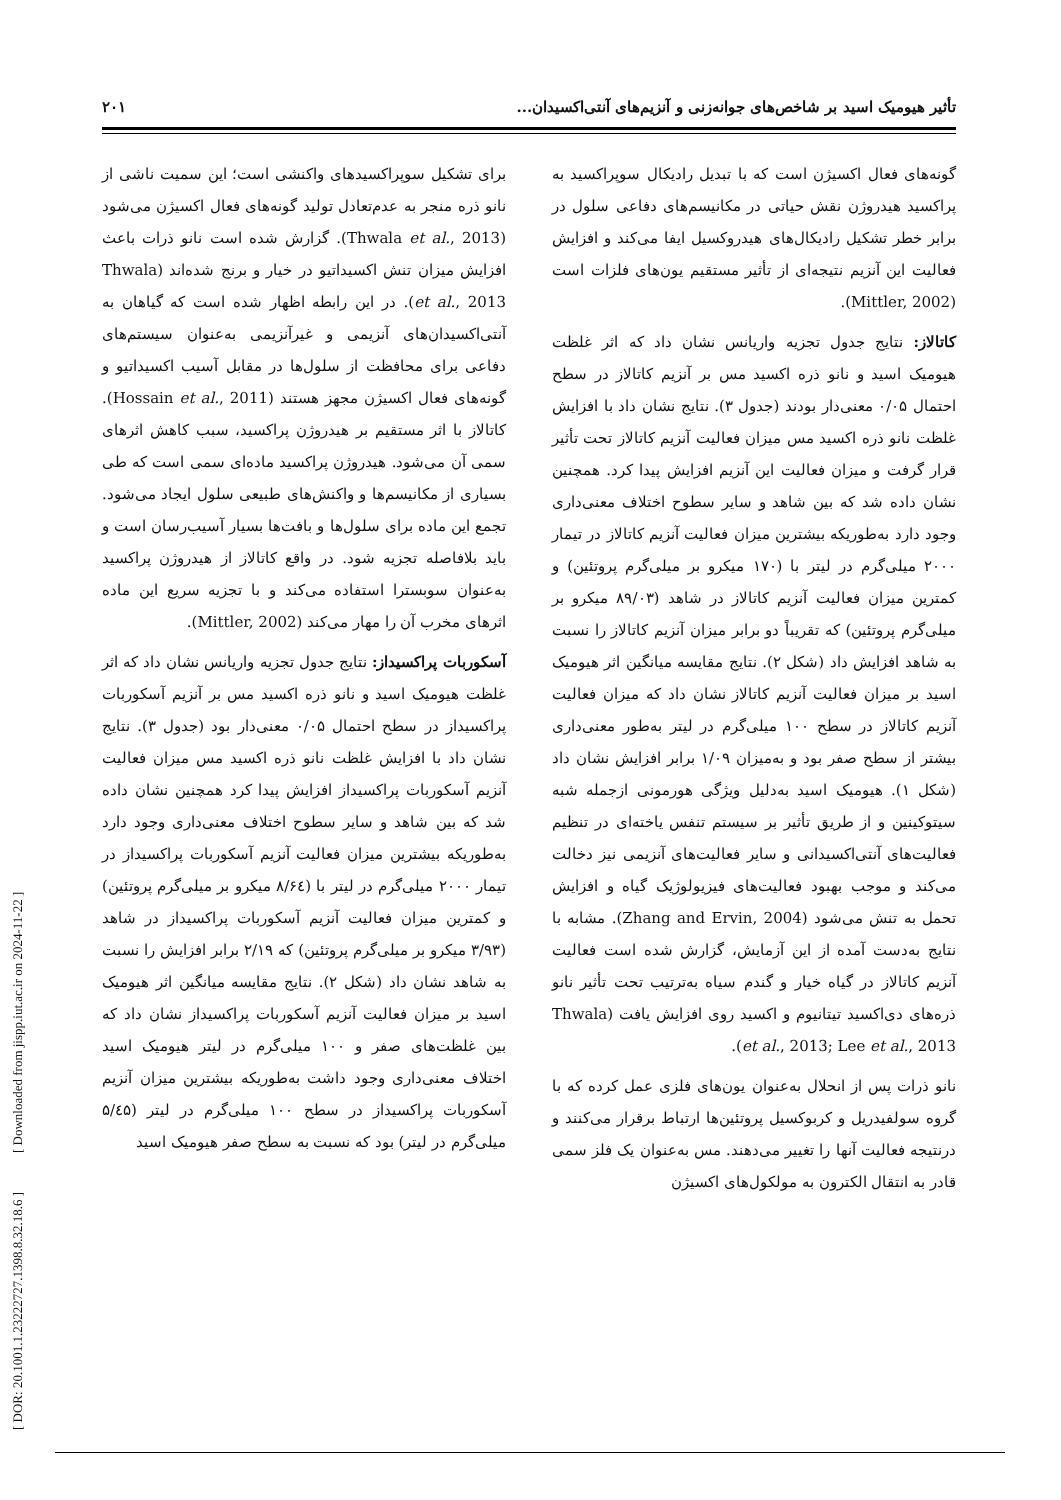تأثیر هیومیک اسید بر شاخص‌های جوانه‌زنی و آنزیم‌های آنتی‌اکسیدان... ۲۰۱
گونه‌های فعال اکسیژن است که با تبدیل رادیکال سوپراکسید به پراکسید هیدروژن نقش حیاتی در مکانیسم‌های دفاعی سلول در برابر خطر تشکیل رادیکال‌های هیدروکسیل ایفا می‌کند و افزایش فعالیت این آنزیم نتیجه‌ای از تأثیر مستقیم یون‌های فلزات است (Mittler, 2002).
کاتالاز: نتایج جدول تجزیه واریانس نشان داد که اثر غلظت هیومیک اسید و نانو ذره اکسید مس بر آنزیم کاتالاز در سطح احتمال ۰/۰۵ معنی‌دار بودند (جدول ۳). نتایج نشان داد با افزایش غلظت نانو ذره اکسید مس میزان فعالیت آنزیم کاتالاز تحت تأثیر قرار گرفت و میزان فعالیت این آنزیم افزایش پیدا کرد. همچنین نشان داده شد که بین شاهد و سایر سطوح اختلاف معنی‌داری وجود دارد به‌طوریکه بیشترین میزان فعالیت آنزیم کاتالاز در تیمار ۲۰۰۰ میلی‌گرم در لیتر با (۱۷۰ میکرو بر میلی‌گرم پروتئین) و کمترین میزان فعالیت آنزیم کاتالاز در شاهد (۸۹/۰۳ میکرو بر میلی‌گرم پروتئین) که تقریباً دو برابر میزان آنزیم کاتالاز را نسبت به شاهد افزایش داد (شکل ۲). نتایج مقایسه میانگین اثر هیومیک اسید بر میزان فعالیت آنزیم کاتالاز نشان داد که میزان فعالیت آنزیم کاتالاز در سطح ۱۰۰ میلی‌گرم در لیتر به‌طور معنی‌داری بیشتر از سطح صفر بود و به‌میزان ۱/۰۹ برابر افزایش نشان داد (شکل ۱). هیومیک اسید به‌دلیل ویژگی هورمونی ازجمله شبه سیتوکینین و از طریق تأثیر بر سیستم تنفس یاخته‌ای در تنظیم فعالیت‌های آنتی‌اکسیدانی و سایر فعالیت‌های آنزیمی نیز دخالت می‌کند و موجب بهبود فعالیت‌های فیزیولوژیک گیاه و افزایش تحمل به تنش می‌شود (Zhang and Ervin, 2004). مشابه با نتایج به‌دست آمده از این آزمایش، گزارش شده است فعالیت آنزیم کاتالاز در گیاه خیار و گندم سیاه به‌ترتیب تحت تأثیر نانو ذره‌های دی‌اکسید تیتانیوم و اکسید روی افزایش یافت (Thwala et al., 2013; Lee et al., 2013).
نانو ذرات پس از انحلال به‌عنوان یون‌های فلزی عمل کرده که با گروه سولفیدریل و کربوکسیل پروتئین‌ها ارتباط برقرار می‌کنند و درنتیجه فعالیت آنها را تغییر می‌دهند. مس به‌عنوان یک فلز سمی قادر به انتقال الکترون به مولکول‌های اکسیژن
برای تشکیل سوپراکسیدهای واکنشی است؛ این سمیت ناشی از نانو ذره منجر به عدم‌تعادل تولید گونه‌های فعال اکسیژن می‌شود (Thwala et al., 2013). گزارش شده است نانو ذرات باعث افزایش میزان تنش اکسیداتیو در خیار و برنج شده‌اند (Thwala et al., 2013). در این رابطه اظهار شده است که گیاهان به آنتی‌اکسیدان‌های آنزیمی و غیرآنزیمی به‌عنوان سیستم‌های دفاعی برای محافظت از سلول‌ها در مقابل آسیب اکسیداتیو و گونه‌های فعال اکسیژن مجهز هستند (Hossain et al., 2011). کاتالاز با اثر مستقیم بر هیدروژن پراکسید، سبب کاهش اثرهای سمی آن می‌شود. هیدروژن پراکسید ماده‌ای سمی است که طی بسیاری از مکانیسم‌ها و واکنش‌های طبیعی سلول ایجاد می‌شود. تجمع این ماده برای سلول‌ها و بافت‌ها بسیار آسیب‌رسان است و باید بلافاصله تجزیه شود. در واقع کاتالاز از هیدروژن پراکسید به‌عنوان سوبسترا استفاده می‌کند و با تجزیه سریع این ماده اثرهای مخرب آن را مهار می‌کند (Mittler, 2002).
آسکوربات پراکسیداز: نتایج جدول تجزیه واریانس نشان داد که اثر غلظت هیومیک اسید و نانو ذره اکسید مس بر آنزیم آسکوربات پراکسیداز در سطح احتمال ۰/۰۵ معنی‌دار بود (جدول ۳). نتایج نشان داد با افزایش غلظت نانو ذره اکسید مس میزان فعالیت آنزیم آسکوربات پراکسیداز افزایش پیدا کرد همچنین نشان داده شد که بین شاهد و سایر سطوح اختلاف معنی‌داری وجود دارد به‌طوریکه بیشترین میزان فعالیت آنزیم آسکوربات پراکسیداز در تیمار ۲۰۰۰ میلی‌گرم در لیتر با (۸/۶٤ میکرو بر میلی‌گرم پروتئین) و کمترین میزان فعالیت آنزیم آسکوربات پراکسیداز در شاهد (۳/۹۳ میکرو بر میلی‌گرم پروتئین) که ۲/۱۹ برابر افزایش را نسبت به شاهد نشان داد (شکل ۲). نتایج مقایسه میانگین اثر هیومیک اسید بر میزان فعالیت آنزیم آسکوربات پراکسیداز نشان داد که بین غلظت‌های صفر و ۱۰۰ میلی‌گرم در لیتر هیومیک اسید اختلاف معنی‌داری وجود داشت به‌طوریکه بیشترین میزان آنزیم آسکوربات پراکسیداز در سطح ۱۰۰ میلی‌گرم در لیتر (۵/٤۵ میلی‌گرم در لیتر) بود که نسبت به سطح صفر هیومیک اسید
[ DOR: 20.1001.1.23222727.1398.8.32.18.6 ] [ Downloaded from jispp.iut.ac.ir on 2024-11-22 ]